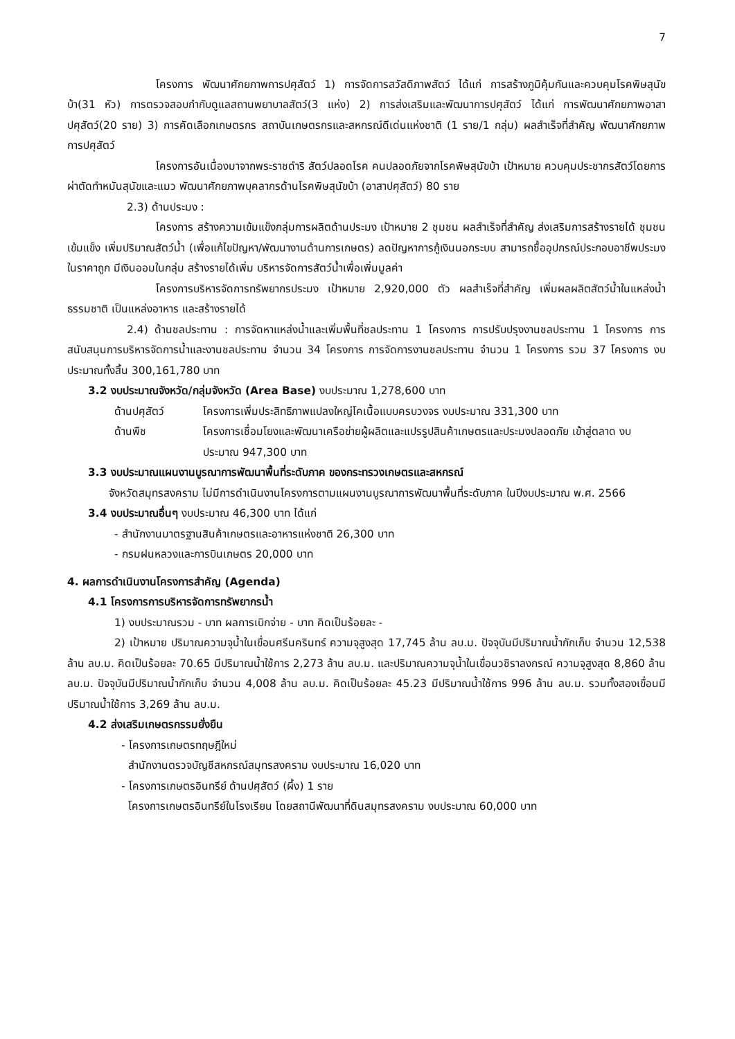7
โครงการ พัฒนาศักยภาพการปศุสัตว์ 1) การจัดการสวัสดิภาพสัตว์ ได้แก่ การสร้างภูมิคุ้มกันและควบคุมโรคพิษสุนัขบ้า(31 หัว) การตรวจสอบกำกับดูแลสถานพยาบาลสัตว์(3 แห่ง) 2) การส่งเสริมและพัฒนาการปศุสัตว์ ได้แก่ การพัฒนาศักยภาพอาสาปศุสัตว์(20 ราย) 3) การคัดเลือกเกษตรกร สถาบันเกษตรกรและสหกรณ์ดีเด่นแห่งชาติ (1 ราย/1 กลุ่ม) ผลสำเร็จที่สำคัญ พัฒนาศักยภาพการปศุสัตว์
โครงการอันเนื่องมาจากพระราชดำริ สัตว์ปลอดโรค คนปลอดภัยจากโรคพิษสุนัขบ้า เป้าหมาย ควบคุมประชากรสัตว์โดยการผ่าตัดทำหมันสุนัขและแมว พัฒนาศักยภาพบุคลากรด้านโรคพิษสุนัขบ้า (อาสาปศุสัตว์) 80 ราย
2.3) ด้านประมง :
โครงการ สร้างความเข้มแข็งกลุ่มการผลิตด้านประมง เป้าหมาย 2 ชุมชน ผลสำเร็จที่สำคัญ ส่งเสริมการสร้างรายได้ ชุมชนเข้มแข็ง เพิ่มปริมาณสัตว์น้ำ (เพื่อแก้ไขปัญหา/พัฒนางานด้านการเกษตร) ลดปัญหาการกู้เงินนอกระบบ สามารถซื้ออุปกรณ์ประกอบอาชีพประมงในราคาถูก มีเงินออมในกลุ่ม สร้างรายได้เพิ่ม บริหารจัดการสัตว์น้ำเพื่อเพิ่มมูลค่า
โครงการบริหารจัดการทรัพยากรประมง เป้าหมาย 2,920,000 ตัว ผลสำเร็จที่สำคัญ เพิ่มผลผลิตสัตว์น้ำในแหล่งน้ำธรรมชาติ เป็นแหล่งอาหาร และสร้างรายได้
2.4) ด้านชลประทาน : การจัดหาแหล่งน้ำและเพิ่มพื้นที่ชลประทาน 1 โครงการ การปรับปรุงงานชลประทาน 1 โครงการ การสนับสนุนการบริหารจัดการน้ำและงานชลประทาน จำนวน 34 โครงการ การจัดการงานชลประทาน จำนวน 1 โครงการ รวม 37 โครงการ งบประมาณทั้งสิ้น 300,161,780 บาท
3.2 งบประมาณจังหวัด/กลุ่มจังหวัด (Area Base) งบประมาณ 1,278,600 บาท
ด้านปศุสัตว์ โครงการเพิ่มประสิทธิภาพแปลงใหญ่โคเนื้อแบบครบวงจร งบประมาณ 331,300 บาท
ด้านพืช โครงการเชื่อมโยงและพัฒนาเครือข่ายผู้ผลิตและแปรรูปสินค้าเกษตรและประมงปลอดภัย เข้าสู่ตลาด งบประมาณ 947,300 บาท
3.3 งบประมาณแผนงานบูรณาการพัฒนาพื้นที่ระดับภาค ของกระทรวงเกษตรและสหกรณ์
จังหวัดสมุทรสงคราม ไม่มีการดำเนินงานโครงการตามแผนงานบูรณาการพัฒนาพื้นที่ระดับภาค ในปีงบประมาณ พ.ศ. 2566
3.4 งบประมาณอื่นๆ งบประมาณ 46,300 บาท ได้แก่
- สำนักงานมาตรฐานสินค้าเกษตรและอาหารแห่งชาติ 26,300 บาท
- กรมฝนหลวงและการบินเกษตร 20,000 บาท
4. ผลการดำเนินงานโครงการสำคัญ (Agenda)
4.1 โครงการการบริหารจัดการทรัพยากรน้ำ
1) งบประมาณรวม - บาท ผลการเบิกจ่าย - บาท คิดเป็นร้อยละ -
2) เป้าหมาย ปริมาณความจุน้ำในเขื่อนศรีนครินทร์ ความจุสูงสุด 17,745 ล้าน ลบ.ม. ปัจจุบันมีปริมาณน้ำกักเก็บ จำนวน 12,538 ล้าน ลบ.ม. คิดเป็นร้อยละ 70.65 มีปริมาณน้ำใช้การ 2,273 ล้าน ลบ.ม. และปริมาณความจุน้ำในเขื่อนวชิราลงกรณ์ ความจุสูงสุด 8,860 ล้าน ลบ.ม. ปัจจุบันมีปริมาณน้ำกักเก็บ จำนวน 4,008 ล้าน ลบ.ม. คิดเป็นร้อยละ 45.23 มีปริมาณน้ำใช้การ 996 ล้าน ลบ.ม. รวมทั้งสองเขื่อนมีปริมาณน้ำใช้การ 3,269 ล้าน ลบ.ม.
4.2 ส่งเสริมเกษตรกรรมยั่งยืน
- โครงการเกษตรทฤษฎีใหม่
สำนักงานตรวจบัญชีสหกรณ์สมุทรสงคราม งบประมาณ 16,020 บาท
- โครงการเกษตรอินทรีย์ ด้านปศุสัตว์ (ผึ้ง) 1 ราย
โครงการเกษตรอินทรีย์ในโรงเรียน โดยสถานีพัฒนาที่ดินสมุทรสงคราม งบประมาณ 60,000 บาท